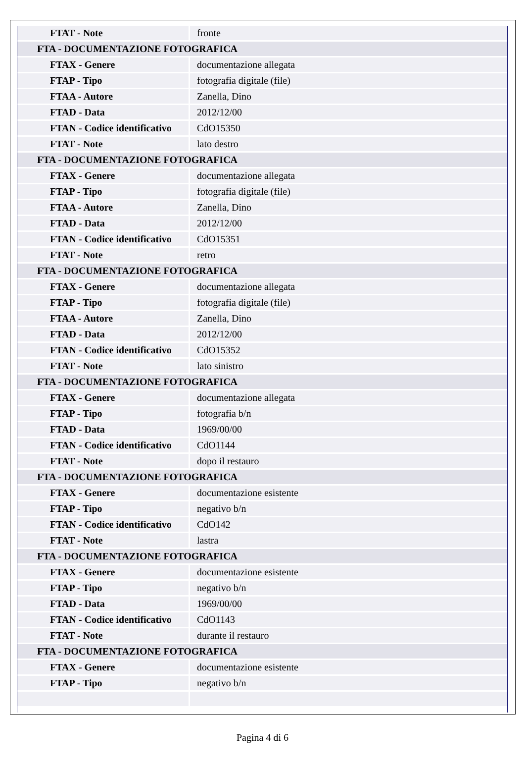| FTAT - Note | fronte |
| FTA - DOCUMENTAZIONE FOTOGRAFICA | |
| FTAX - Genere | documentazione allegata |
| FTAP - Tipo | fotografia digitale (file) |
| FTAA - Autore | Zanella, Dino |
| FTAD - Data | 2012/12/00 |
| FTAN - Codice identificativo | CdO15350 |
| FTAT - Note | lato destro |
| FTA - DOCUMENTAZIONE FOTOGRAFICA | |
| FTAX - Genere | documentazione allegata |
| FTAP - Tipo | fotografia digitale (file) |
| FTAA - Autore | Zanella, Dino |
| FTAD - Data | 2012/12/00 |
| FTAN - Codice identificativo | CdO15351 |
| FTAT - Note | retro |
| FTA - DOCUMENTAZIONE FOTOGRAFICA | |
| FTAX - Genere | documentazione allegata |
| FTAP - Tipo | fotografia digitale (file) |
| FTAA - Autore | Zanella, Dino |
| FTAD - Data | 2012/12/00 |
| FTAN - Codice identificativo | CdO15352 |
| FTAT - Note | lato sinistro |
| FTA - DOCUMENTAZIONE FOTOGRAFICA | |
| FTAX - Genere | documentazione allegata |
| FTAP - Tipo | fotografia b/n |
| FTAD - Data | 1969/00/00 |
| FTAN - Codice identificativo | CdO1144 |
| FTAT - Note | dopo il restauro |
| FTA - DOCUMENTAZIONE FOTOGRAFICA | |
| FTAX - Genere | documentazione esistente |
| FTAP - Tipo | negativo b/n |
| FTAN - Codice identificativo | CdO142 |
| FTAT - Note | lastra |
| FTA - DOCUMENTAZIONE FOTOGRAFICA | |
| FTAX - Genere | documentazione esistente |
| FTAP - Tipo | negativo b/n |
| FTAD - Data | 1969/00/00 |
| FTAN - Codice identificativo | CdO1143 |
| FTAT - Note | durante il restauro |
| FTA - DOCUMENTAZIONE FOTOGRAFICA | |
| FTAX - Genere | documentazione esistente |
| FTAP - Tipo | negativo b/n |
Pagina 4 di 6